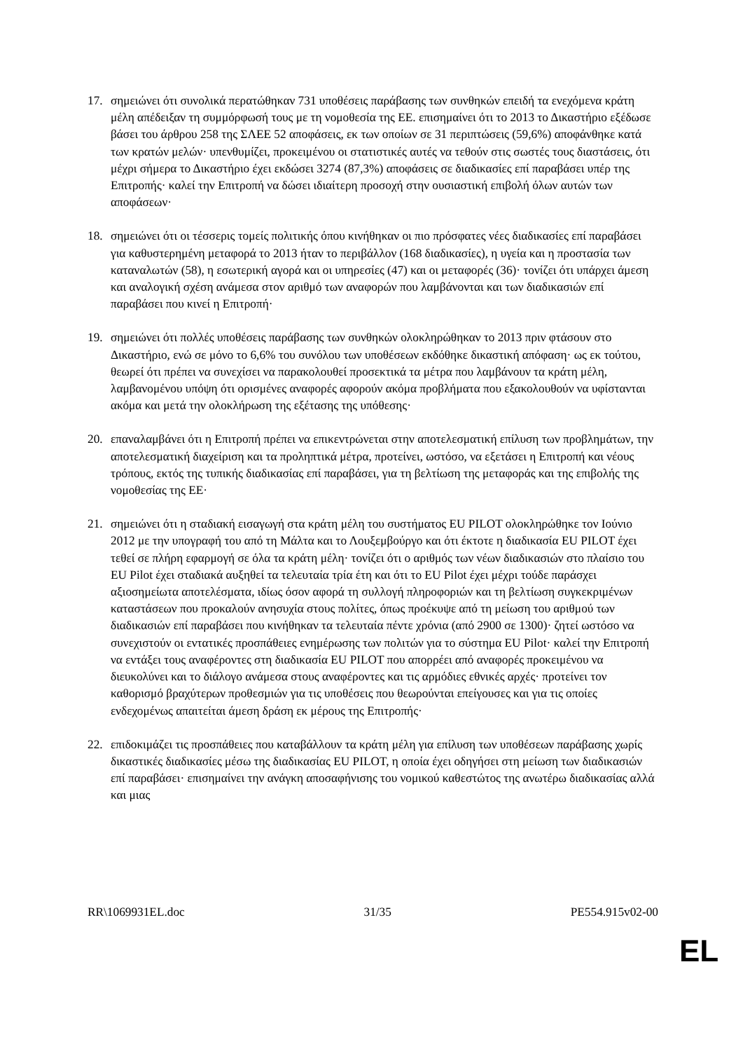17. σημειώνει ότι συνολικά περατώθηκαν 731 υποθέσεις παράβασης των συνθηκών επειδή τα ενεχόμενα κράτη μέλη απέδειξαν τη συμμόρφωσή τους με τη νομοθεσία της ΕΕ. επισημαίνει ότι το 2013 το Δικαστήριο εξέδωσε βάσει του άρθρου 258 της ΣΛΕΕ 52 αποφάσεις, εκ των οποίων σε 31 περιπτώσεις (59,6%) αποφάνθηκε κατά των κρατών μελών· υπενθυμίζει, προκειμένου οι στατιστικές αυτές να τεθούν στις σωστές τους διαστάσεις, ότι μέχρι σήμερα το Δικαστήριο έχει εκδώσει 3274 (87,3%) αποφάσεις σε διαδικασίες επί παραβάσει υπέρ της Επιτροπής· καλεί την Επιτροπή να δώσει ιδιαίτερη προσοχή στην ουσιαστική επιβολή όλων αυτών των αποφάσεων·
18. σημειώνει ότι οι τέσσερις τομείς πολιτικής όπου κινήθηκαν οι πιο πρόσφατες νέες διαδικασίες επί παραβάσει για καθυστερημένη μεταφορά το 2013 ήταν το περιβάλλον (168 διαδικασίες), η υγεία και η προστασία των καταναλωτών (58), η εσωτερική αγορά και οι υπηρεσίες (47) και οι μεταφορές (36)· τονίζει ότι υπάρχει άμεση και αναλογική σχέση ανάμεσα στον αριθμό των αναφορών που λαμβάνονται και των διαδικασιών επί παραβάσει που κινεί η Επιτροπή·
19. σημειώνει ότι πολλές υποθέσεις παράβασης των συνθηκών ολοκληρώθηκαν το 2013 πριν φτάσουν στο Δικαστήριο, ενώ σε μόνο το 6,6% του συνόλου των υποθέσεων εκδόθηκε δικαστική απόφαση· ως εκ τούτου, θεωρεί ότι πρέπει να συνεχίσει να παρακολουθεί προσεκτικά τα μέτρα που λαμβάνουν τα κράτη μέλη, λαμβανομένου υπόψη ότι ορισμένες αναφορές αφορούν ακόμα προβλήματα που εξακολουθούν να υφίστανται ακόμα και μετά την ολοκλήρωση της εξέτασης της υπόθεσης·
20. επαναλαμβάνει ότι η Επιτροπή πρέπει να επικεντρώνεται στην αποτελεσματική επίλυση των προβλημάτων, την αποτελεσματική διαχείριση και τα προληπτικά μέτρα, προτείνει, ωστόσο, να εξετάσει η Επιτροπή και νέους τρόπους, εκτός της τυπικής διαδικασίας επί παραβάσει, για τη βελτίωση της μεταφοράς και της επιβολής της νομοθεσίας της ΕΕ·
21. σημειώνει ότι η σταδιακή εισαγωγή στα κράτη μέλη του συστήματος EU PILOT ολοκληρώθηκε τον Ιούνιο 2012 με την υπογραφή του από τη Μάλτα και το Λουξεμβούργο και ότι έκτοτε η διαδικασία EU PILOT έχει τεθεί σε πλήρη εφαρμογή σε όλα τα κράτη μέλη· τονίζει ότι ο αριθμός των νέων διαδικασιών στο πλαίσιο του EU Pilot έχει σταδιακά αυξηθεί τα τελευταία τρία έτη και ότι το EU Pilot έχει μέχρι τούδε παράσχει αξιοσημείωτα αποτελέσματα, ιδίως όσον αφορά τη συλλογή πληροφοριών και τη βελτίωση συγκεκριμένων καταστάσεων που προκαλούν ανησυχία στους πολίτες, όπως προέκυψε από τη μείωση του αριθμού των διαδικασιών επί παραβάσει που κινήθηκαν τα τελευταία πέντε χρόνια (από 2900 σε 1300)· ζητεί ωστόσο να συνεχιστούν οι εντατικές προσπάθειες ενημέρωσης των πολιτών για το σύστημα EU Pilot· καλεί την Επιτροπή να εντάξει τους αναφέροντες στη διαδικασία EU PILOT που απορρέει από αναφορές προκειμένου να διευκολύνει και το διάλογο ανάμεσα στους αναφέροντες και τις αρμόδιες εθνικές αρχές· προτείνει τον καθορισμό βραχύτερων προθεσμιών για τις υποθέσεις που θεωρούνται επείγουσες και για τις οποίες ενδεχομένως απαιτείται άμεση δράση εκ μέρους της Επιτροπής·
22. επιδοκιμάζει τις προσπάθειες που καταβάλλουν τα κράτη μέλη για επίλυση των υποθέσεων παράβασης χωρίς δικαστικές διαδικασίες μέσω της διαδικασίας EU PILOT, η οποία έχει οδηγήσει στη μείωση των διαδικασιών επί παραβάσει· επισημαίνει την ανάγκη αποσαφήνισης του νομικού καθεστώτος της ανωτέρω διαδικασίας αλλά και μιας
RR\1069931EL.doc 31/35 PE554.915v02-00
EL